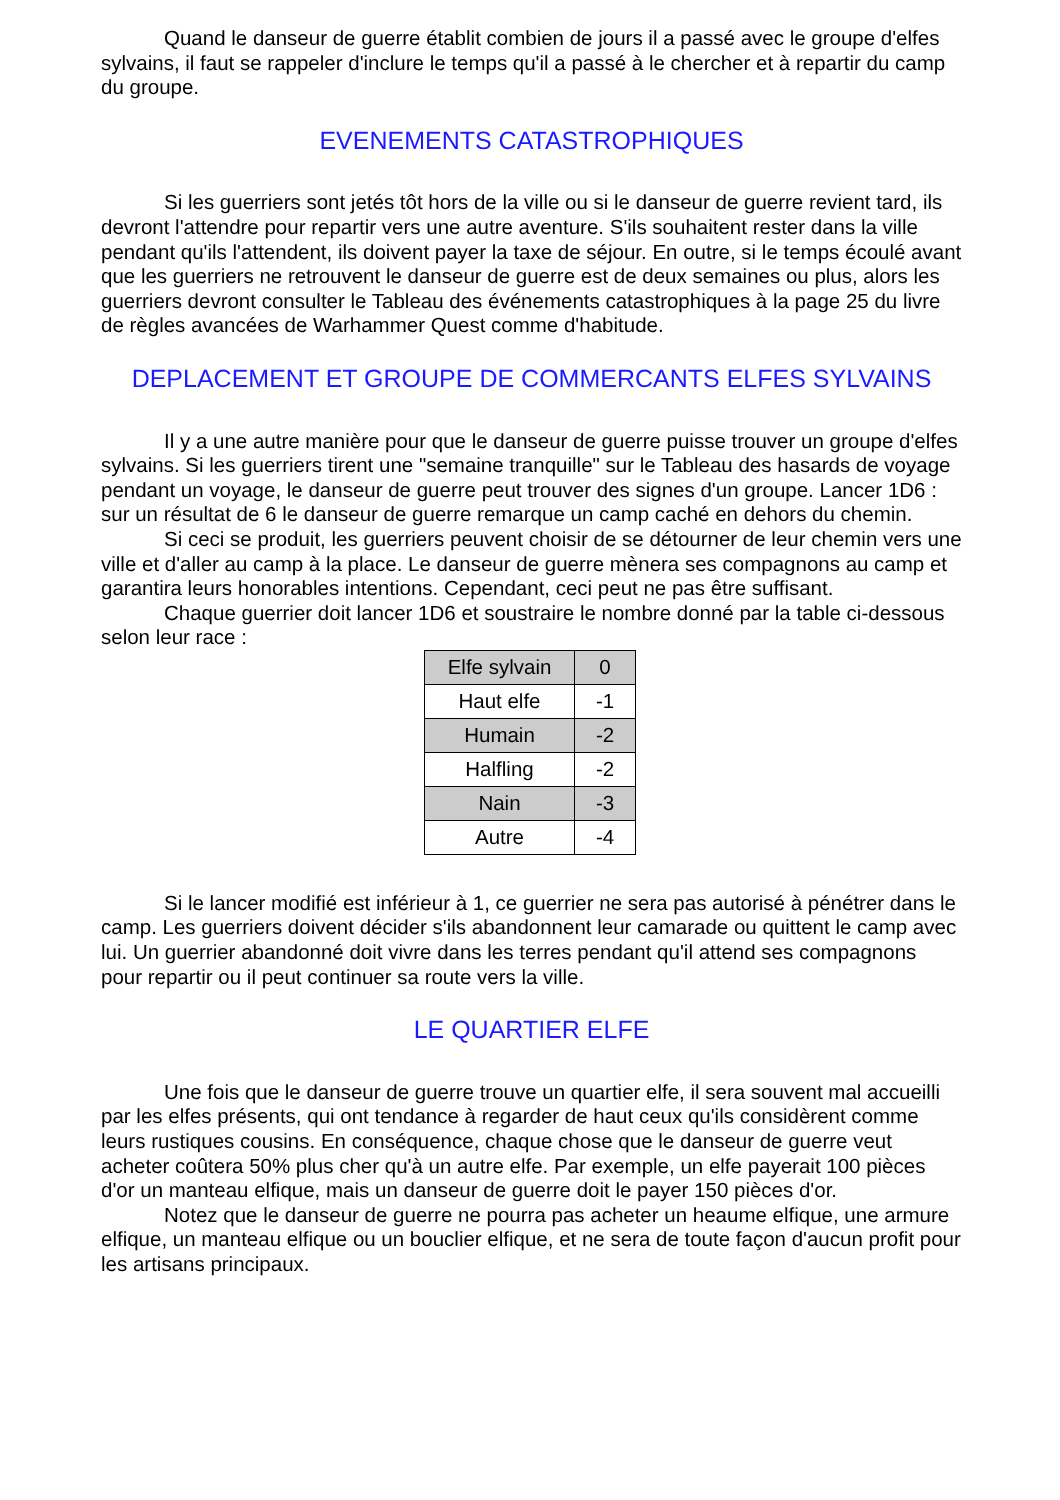Quand le danseur de guerre établit combien de jours il a passé avec le groupe d'elfes sylvains, il faut se rappeler d'inclure le temps qu'il a passé à le chercher et à repartir du camp du groupe.
EVENEMENTS CATASTROPHIQUES
Si les guerriers sont jetés tôt hors de la ville ou si le danseur de guerre revient tard, ils devront l'attendre pour repartir vers une autre aventure. S'ils souhaitent rester dans la ville pendant qu'ils l'attendent, ils doivent payer la taxe de séjour. En outre, si le temps écoulé avant que les guerriers ne retrouvent le danseur de guerre est de deux semaines ou plus, alors les guerriers devront consulter le Tableau des événements catastrophiques à la page 25 du livre de règles avancées de Warhammer Quest comme d'habitude.
DEPLACEMENT ET GROUPE DE COMMERCANTS ELFES SYLVAINS
Il y a une autre manière pour que le danseur de guerre puisse trouver un groupe d'elfes sylvains. Si les guerriers tirent une "semaine tranquille" sur le Tableau des hasards de voyage pendant un voyage, le danseur de guerre peut trouver des signes d'un groupe. Lancer 1D6 : sur un résultat de 6 le danseur de guerre remarque un camp caché en dehors du chemin.
Si ceci se produit, les guerriers peuvent choisir de se détourner de leur chemin vers une ville et d'aller au camp à la place. Le danseur de guerre mènera ses compagnons au camp et garantira leurs honorables intentions. Cependant, ceci peut ne pas être suffisant.
Chaque guerrier doit lancer 1D6 et soustraire le nombre donné par la table ci-dessous selon leur race :
| Elfe sylvain | 0 |
| Haut elfe | -1 |
| Humain | -2 |
| Halfling | -2 |
| Nain | -3 |
| Autre | -4 |
Si le lancer modifié est inférieur à 1, ce guerrier ne sera pas autorisé à pénétrer dans le camp. Les guerriers doivent décider s'ils abandonnent leur camarade ou quittent le camp avec lui. Un guerrier abandonné doit vivre dans les terres pendant qu'il attend ses compagnons pour repartir ou il peut continuer sa route vers la ville.
LE QUARTIER ELFE
Une fois que le danseur de guerre trouve un quartier elfe, il sera souvent mal accueilli par les elfes présents, qui ont tendance à regarder de haut ceux qu'ils considèrent comme leurs rustiques cousins. En conséquence, chaque chose que le danseur de guerre veut acheter coûtera 50% plus cher qu'à un autre elfe. Par exemple, un elfe payerait 100 pièces d'or un manteau elfique, mais un danseur de guerre doit le payer 150 pièces d'or.
Notez que le danseur de guerre ne pourra pas acheter un heaume elfique, une armure elfique, un manteau elfique ou un bouclier elfique, et ne sera de toute façon d'aucun profit pour les artisans principaux.